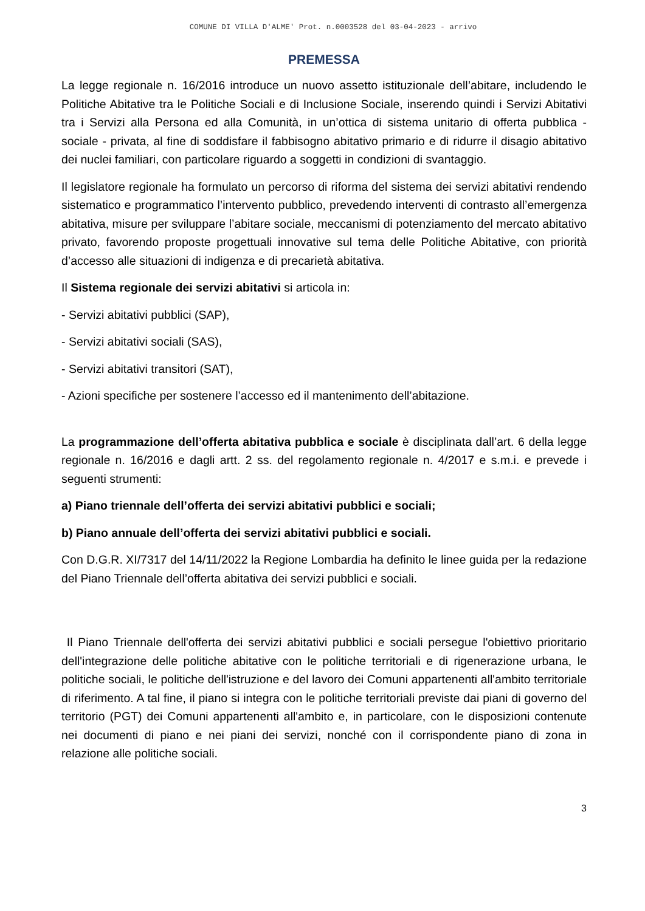COMUNE DI VILLA D'ALME' Prot. n.0003528 del 03-04-2023 - arrivo
PREMESSA
La legge regionale n. 16/2016 introduce un nuovo assetto istituzionale dell’abitare, includendo le Politiche Abitative tra le Politiche Sociali e di Inclusione Sociale, inserendo quindi i Servizi Abitativi tra i Servizi alla Persona ed alla Comunità, in un’ottica di sistema unitario di offerta pubblica - sociale - privata, al fine di soddisfare il fabbisogno abitativo primario e di ridurre il disagio abitativo dei nuclei familiari, con particolare riguardo a soggetti in condizioni di svantaggio.
Il legislatore regionale ha formulato un percorso di riforma del sistema dei servizi abitativi rendendo sistematico e programmatico l’intervento pubblico, prevedendo interventi di contrasto all’emergenza abitativa, misure per sviluppare l’abitare sociale, meccanismi di potenziamento del mercato abitativo privato, favorendo proposte progettuali innovative sul tema delle Politiche Abitative, con priorità d’accesso alle situazioni di indigenza e di precarietà abitativa.
Il Sistema regionale dei servizi abitativi si articola in:
- Servizi abitativi pubblici (SAP),
- Servizi abitativi sociali (SAS),
- Servizi abitativi transitori (SAT),
- Azioni specifiche per sostenere l’accesso ed il mantenimento dell’abitazione.
La programmazione dell’offerta abitativa pubblica e sociale è disciplinata dall’art. 6 della legge regionale n. 16/2016 e dagli artt. 2 ss. del regolamento regionale n. 4/2017 e s.m.i. e prevede i seguenti strumenti:
a) Piano triennale dell’offerta dei servizi abitativi pubblici e sociali;
b) Piano annuale dell’offerta dei servizi abitativi pubblici e sociali.
Con D.G.R. XI/7317 del 14/11/2022 la Regione Lombardia ha definito le linee guida per la redazione del Piano Triennale dell’offerta abitativa dei servizi pubblici e sociali.
Il Piano Triennale dell'offerta dei servizi abitativi pubblici e sociali persegue l'obiettivo prioritario dell'integrazione delle politiche abitative con le politiche territoriali e di rigenerazione urbana, le politiche sociali, le politiche dell'istruzione e del lavoro dei Comuni appartenenti all'ambito territoriale di riferimento. A tal fine, il piano si integra con le politiche territoriali previste dai piani di governo del territorio (PGT) dei Comuni appartenenti all'ambito e, in particolare, con le disposizioni contenute nei documenti di piano e nei piani dei servizi, nonché con il corrispondente piano di zona in relazione alle politiche sociali.
3